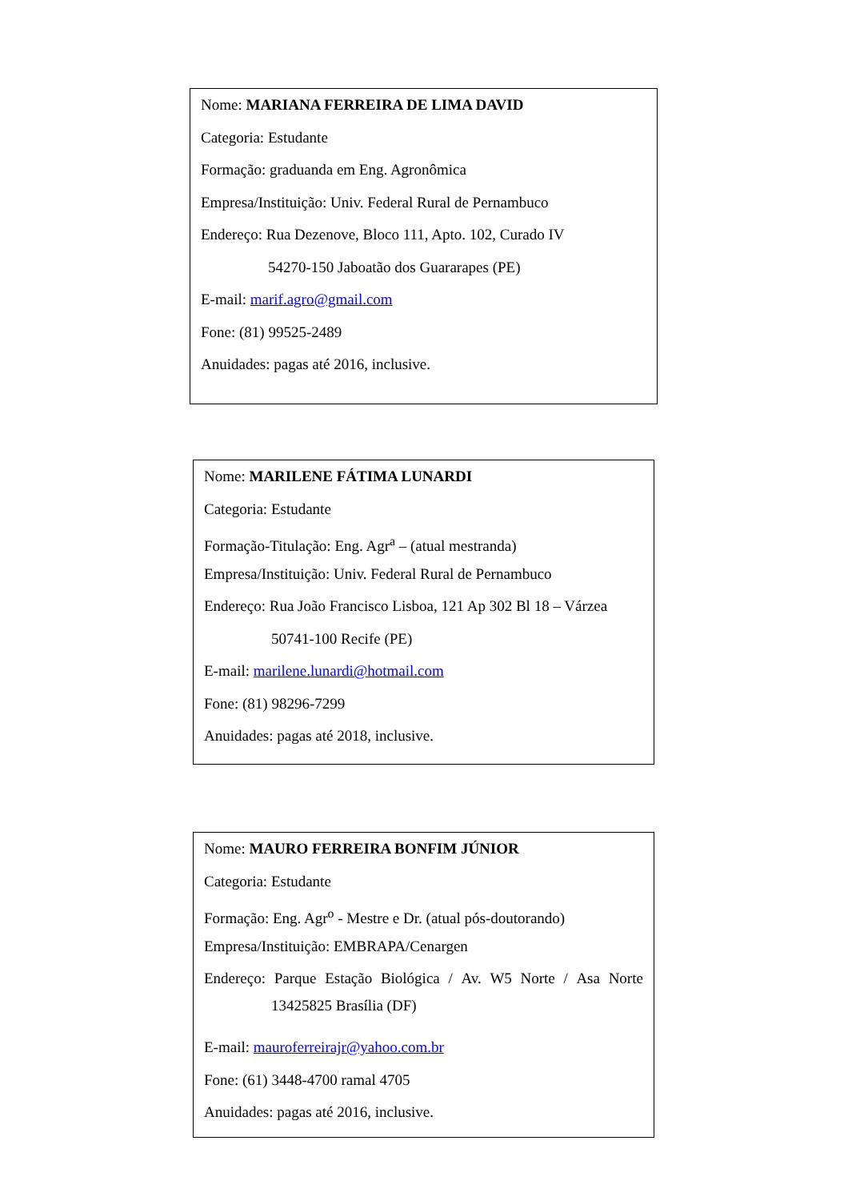Nome: MARIANA FERREIRA DE LIMA DAVID
Categoria: Estudante
Formação: graduanda em Eng. Agronômica
Empresa/Instituição: Univ. Federal Rural de Pernambuco
Endereço: Rua Dezenove, Bloco 111, Apto. 102, Curado IV
54270-150 Jaboatão dos Guararapes (PE)
E-mail: marif.agro@gmail.com
Fone: (81) 99525-2489
Anuidades: pagas até 2016, inclusive.
Nome: MARILENE FÁTIMA LUNARDI
Categoria: Estudante
Formação-Titulação: Eng. Agr<sup>a</sup> – (atual mestranda)
Empresa/Instituição: Univ. Federal Rural de Pernambuco
Endereço: Rua João Francisco Lisboa, 121 Ap 302 Bl 18 – Várzea
50741-100 Recife (PE)
E-mail: marilene.lunardi@hotmail.com
Fone: (81) 98296-7299
Anuidades: pagas até 2018, inclusive.
Nome: MAURO FERREIRA BONFIM JÚNIOR
Categoria: Estudante
Formação: Eng. Agr<sup>o</sup> - Mestre e Dr. (atual pós-doutorando)
Empresa/Instituição: EMBRAPA/Cenargen
Endereço: Parque Estação Biológica / Av. W5 Norte / Asa Norte
13425825 Brasília (DF)
E-mail: mauroferreirajr@yahoo.com.br
Fone: (61) 3448-4700 ramal 4705
Anuidades: pagas até 2016, inclusive.